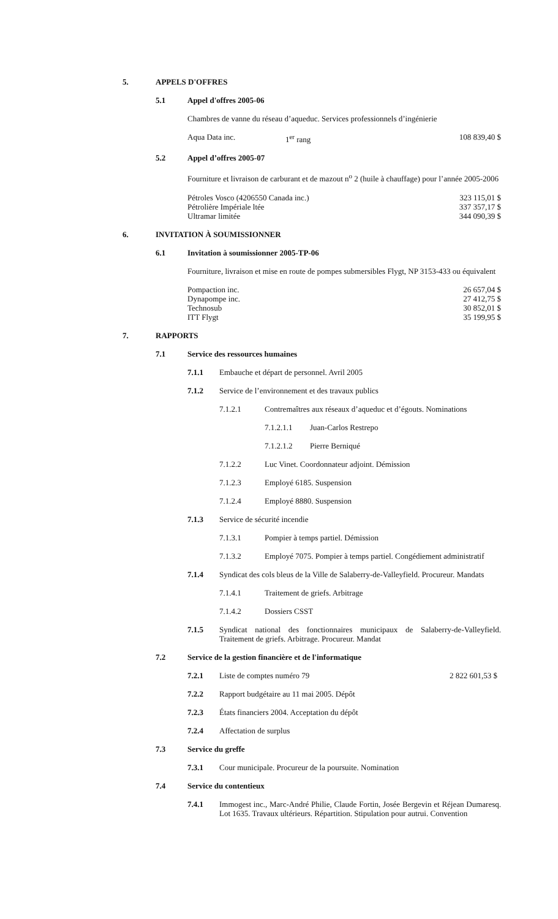5. APPELS D'OFFRES
5.1 Appel d'offres 2005-06
Chambres de vanne du réseau d’aqueduc. Services professionnels d’ingénierie
Aqua Data inc. 1<sup>er</sup> rang 108 839,40 $
5.2 Appel d’offres 2005-07
Fourniture et livraison de carburant et de mazout n<sup>o</sup> 2 (huile à chauffage) pour l’année 2005-2006
Pétroles Vosco (4206550 Canada inc.) 323 115,01 $
Pétrolière Impériale ltée 337 357,17 $
Ultramar limitée 344 090,39 $
6. INVITATION À SOUMISSIONNER
6.1 Invitation à soumissionner 2005-TP-06
Fourniture, livraison et mise en route de pompes submersibles Flygt, NP 3153-433 ou équivalent
Pompaction inc. 26 657,04 $
Dynapompe inc. 27 412,75 $
Technosub 30 852,01 $
ITT Flygt 35 199,95 $
7. RAPPORTS
7.1 Service des ressources humaines
7.1.1 Embauche et départ de personnel. Avril 2005
7.1.2 Service de l’environnement et des travaux publics
7.1.2.1 Contremaîtres aux réseaux d’aqueduc et d’égouts. Nominations
7.1.2.1.1 Juan-Carlos Restrepo
7.1.2.1.2 Pierre Berniqué
7.1.2.2 Luc Vinet. Coordonnateur adjoint. Démission
7.1.2.3 Employé 6185. Suspension
7.1.2.4 Employé 8880. Suspension
7.1.3 Service de sécurité incendie
7.1.3.1 Pompier à temps partiel. Démission
7.1.3.2 Employé 7075. Pompier à temps partiel. Congédiement administratif
7.1.4 Syndicat des cols bleus de la Ville de Salaberry-de-Valleyfield. Procureur. Mandats
7.1.4.1 Traitement de griefs. Arbitrage
7.1.4.2 Dossiers CSST
7.1.5 Syndicat national des fonctionnaires municipaux de Salaberry-de-Valleyfield. Traitement de griefs. Arbitrage. Procureur. Mandat
7.2 Service de la gestion financière et de l'informatique
7.2.1 Liste de comptes numéro 79 2 822 601,53 $
7.2.2 Rapport budgétaire au 11 mai 2005. Dépôt
7.2.3 États financiers 2004. Acceptation du dépôt
7.2.4 Affectation de surplus
7.3 Service du greffe
7.3.1 Cour municipale. Procureur de la poursuite. Nomination
7.4 Service du contentieux
7.4.1 Immogest inc., Marc-André Philie, Claude Fortin, Josée Bergevin et Réjean Dumaresq. Lot 1635. Travaux ultérieurs. Répartition. Stipulation pour autrui. Convention